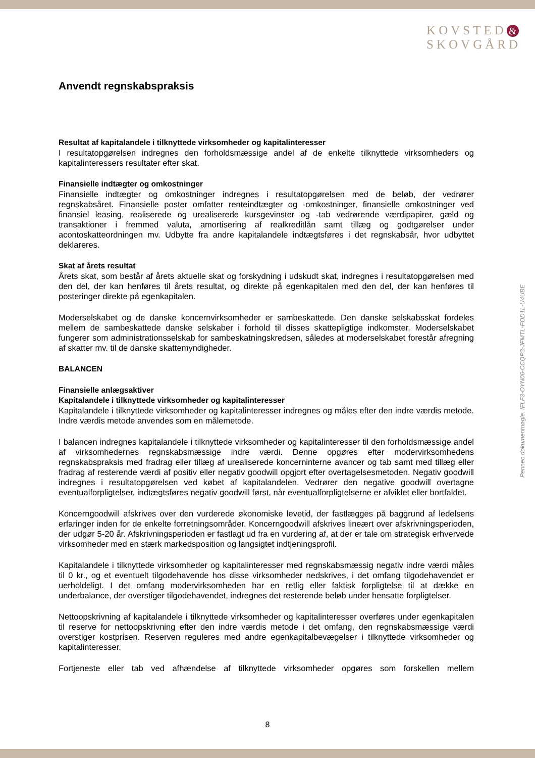KOVSTED &
SKOVGÅRD
Anvendt regnskabspraksis
Resultat af kapitalandele i tilknyttede virksomheder og kapitalinteresser
I resultatopgørelsen indregnes den forholdsmæssige andel af de enkelte tilknyttede virksomheders og kapitalinteressers resultater efter skat.
Finansielle indtægter og omkostninger
Finansielle indtægter og omkostninger indregnes i resultatopgørelsen med de beløb, der vedrører regnskabsåret. Finansielle poster omfatter renteindtægter og -omkostninger, finansielle omkostninger ved finansiel leasing, realiserede og urealiserede kursgevinster og -tab vedrørende værdipapirer, gæld og transaktioner i fremmed valuta, amortisering af realkreditlån samt tillæg og godtgørelser under acontoskatteordningen mv. Udbytte fra andre kapitalandele indtægtsføres i det regnskabsår, hvor udbyttet deklareres.
Skat af årets resultat
Årets skat, som består af årets aktuelle skat og forskydning i udskudt skat, indregnes i resultatopgørelsen med den del, der kan henføres til årets resultat, og direkte på egenkapitalen med den del, der kan henføres til posteringer direkte på egenkapitalen.
Moderselskabet og de danske koncernvirksomheder er sambeskattede. Den danske selskabsskat fordeles mellem de sambeskattede danske selskaber i forhold til disses skattepligtige indkomster. Moderselskabet fungerer som administrationsselskab for sambeskatningskredsen, således at moderselskabet forestår afregning af skatter mv. til de danske skattemyndigheder.
BALANCEN
Finansielle anlægsaktiver
Kapitalandele i tilknyttede virksomheder og kapitalinteresser
Kapitalandele i tilknyttede virksomheder og kapitalinteresser indregnes og måles efter den indre værdis metode. Indre værdis metode anvendes som en målemetode.
I balancen indregnes kapitalandele i tilknyttede virksomheder og kapitalinteresser til den forholdsmæssige andel af virksomhedernes regnskabsmæssige indre værdi. Denne opgøres efter modervirksomhedens regnskabspraksis med fradrag eller tillæg af urealiserede koncerninterne avancer og tab samt med tillæg eller fradrag af resterende værdi af positiv eller negativ goodwill opgjort efter overtagelsesmetoden. Negativ goodwill indregnes i resultatopgørelsen ved købet af kapitalandelen. Vedrører den negative goodwill overtagne eventualforpligtelser, indtægtsføres negativ goodwill først, når eventualforpligtelserne er afviklet eller bortfaldet.
Koncerngoodwill afskrives over den vurderede økonomiske levetid, der fastlægges på baggrund af ledelsens erfaringer inden for de enkelte forretningsområder. Koncerngoodwill afskrives lineært over afskrivningsperioden, der udgør 5-20 år. Afskrivningsperioden er fastlagt ud fra en vurdering af, at der er tale om strategisk erhvervede virksomheder med en stærk markedsposition og langsigtet indtjeningsprofil.
Kapitalandele i tilknyttede virksomheder og kapitalinteresser med regnskabsmæssig negativ indre værdi måles til 0 kr., og et eventuelt tilgodehavende hos disse virksomheder nedskrives, i det omfang tilgodehavendet er uerholdeligt. I det omfang modervirksomheden har en retlig eller faktisk forpligtelse til at dække en underbalance, der overstiger tilgodehavendet, indregnes det resterende beløb under hensatte forpligtelser.
Nettoopskrivning af kapitalandele i tilknyttede virksomheder og kapitalinteresser overføres under egenkapitalen til reserve for nettoopskrivning efter den indre værdis metode i det omfang, den regnskabsmæssige værdi overstiger kostprisen. Reserven reguleres med andre egenkapitalbevægelser i tilknyttede virksomheder og kapitalinteresser.
Fortjeneste eller tab ved afhændelse af tilknyttede virksomheder opgøres som forskellen mellem
Penneo dokumentnøgle: IFLF3-OYN06-CCQP3-JFMTL-FOD1L-U4UBE
8